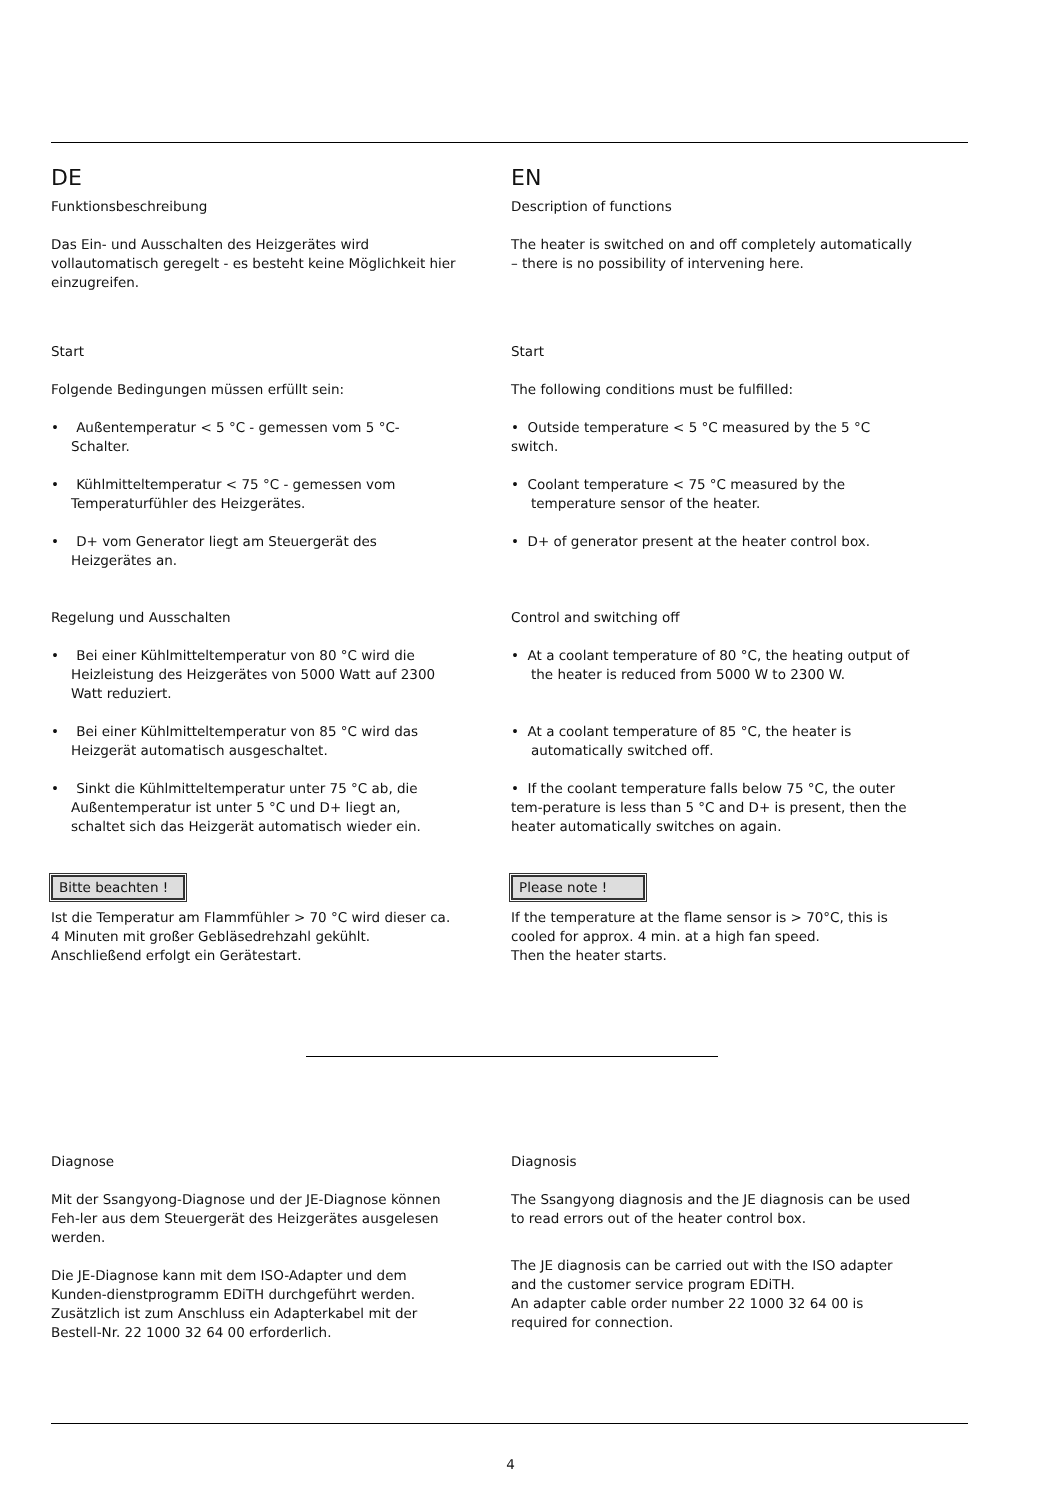DE
Funktionsbeschreibung
Das Ein- und Ausschalten des Heizgerätes wird vollautomatisch geregelt - es besteht keine Möglichkeit hier einzugreifen.
Start
Folgende Bedingungen müssen erfüllt sein:
• Außentemperatur < 5 °C - gemessen vom 5 °C-Schalter.
• Kühlmitteltemperatur < 75 °C - gemessen vom Temperaturfühler des Heizgerätes.
• D+ vom Generator liegt am Steuergerät des Heizgerätes an.
Regelung und Ausschalten
• Bei einer Kühlmitteltemperatur von 80 °C wird die Heizleistung des Heizgerätes von 5000 Watt auf 2300 Watt reduziert.
• Bei einer Kühlmitteltemperatur von 85 °C wird das Heizgerät automatisch ausgeschaltet.
• Sinkt die Kühlmitteltemperatur unter 75 °C ab, die Außentemperatur ist unter 5 °C und D+ liegt an, schaltet sich das Heizgerät automatisch wieder ein.
Bitte beachten !
Ist die Temperatur am Flammfühler > 70 °C wird dieser ca. 4 Minuten mit großer Gebläsedrehzahl gekühlt. Anschließend erfolgt ein Gerätestart.
EN
Description of functions
The heater is switched on and off completely automatically – there is no possibility of intervening here.
Start
The following conditions must be fulfilled:
• Outside temperature < 5 °C measured by the 5 °C switch.
• Coolant temperature < 75 °C measured by the temperature sensor of the heater.
• D+ of generator present at the heater control box.
Control and switching off
• At a coolant temperature of 80 °C, the heating output of the heater is reduced from 5000 W to 2300 W.
• At a coolant temperature of 85 °C, the heater is automatically switched off.
• If the coolant temperature falls below 75 °C, the outer tem-perature is less than 5 °C and D+ is present, then the heater automatically switches on again.
Please note !
If the temperature at the flame sensor is > 70°C, this is cooled for approx. 4 min. at a high fan speed.
Then the heater starts.
Diagnose
Mit der Ssangyong-Diagnose und der JE-Diagnose können Feh-ler aus dem Steuergerät des Heizgerätes ausgelesen werden.
Die JE-Diagnose kann mit dem ISO-Adapter und dem Kunden-dienstprogramm EDiTH durchgeführt werden.
Zusätzlich ist zum Anschluss ein Adapterkabel mit der Bestell-Nr. 22 1000 32 64 00 erforderlich.
Diagnosis
The Ssangyong diagnosis and the JE diagnosis can be used to read errors out of the heater control box.
The JE diagnosis can be carried out with the ISO adapter and the customer service program EDiTH.
An adapter cable order number 22 1000 32 64 00 is required for connection.
4